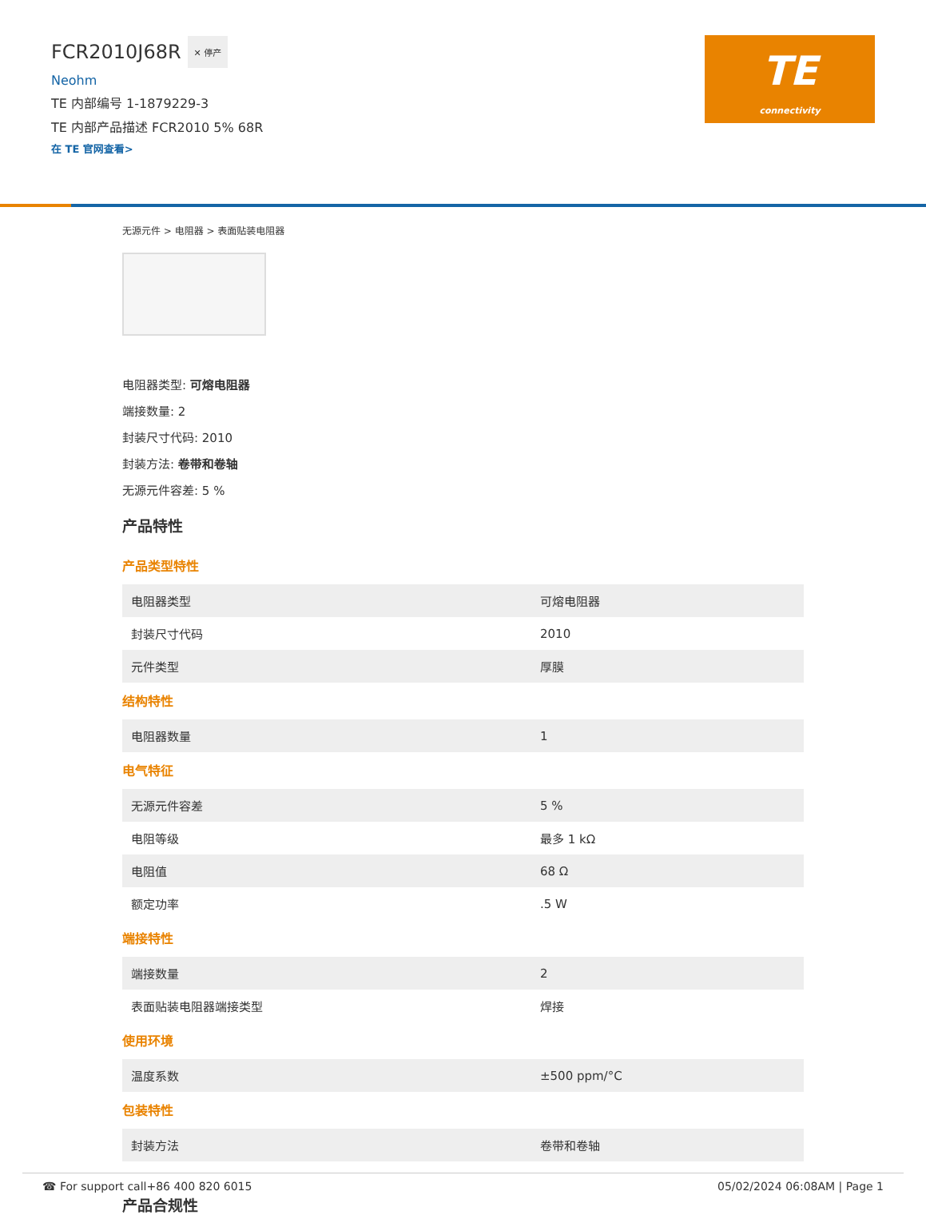FCR2010J68R ✕ 停产
Neohm
TE 内部编号 1-1879229-3
TE 内部产品描述 FCR2010 5% 68R
在 TE 官网查看>
TE
connectivity
无源元件 > 电阻器 > 表面贴装电阻器
电阻器类型: 可熔电阻器
端接数量: 2
封装尺寸代码: 2010
封装方法: 卷带和卷轴
无源元件容差: 5 %
产品特性
产品类型特性
| 电阻器类型 | 可熔电阻器 |
| 封装尺寸代码 | 2010 |
| 元件类型 | 厚膜 |
结构特性
| 电阻器数量 | 1 |
电气特征
| 无源元件容差 | 5 % |
| 电阻等级 | 最多 1 kΩ |
| 电阻值 | 68 Ω |
| 额定功率 | .5 W |
端接特性
| 端接数量 | 2 |
| 表面贴装电阻器端接类型 | 焊接 |
使用环境
| 温度系数 | ±500 ppm/°C |
包装特性
| 封装方法 | 卷带和卷轴 |
产品合规性
☎ For support call+86 400 820 6015 05/02/2024 06:08AM | Page 1